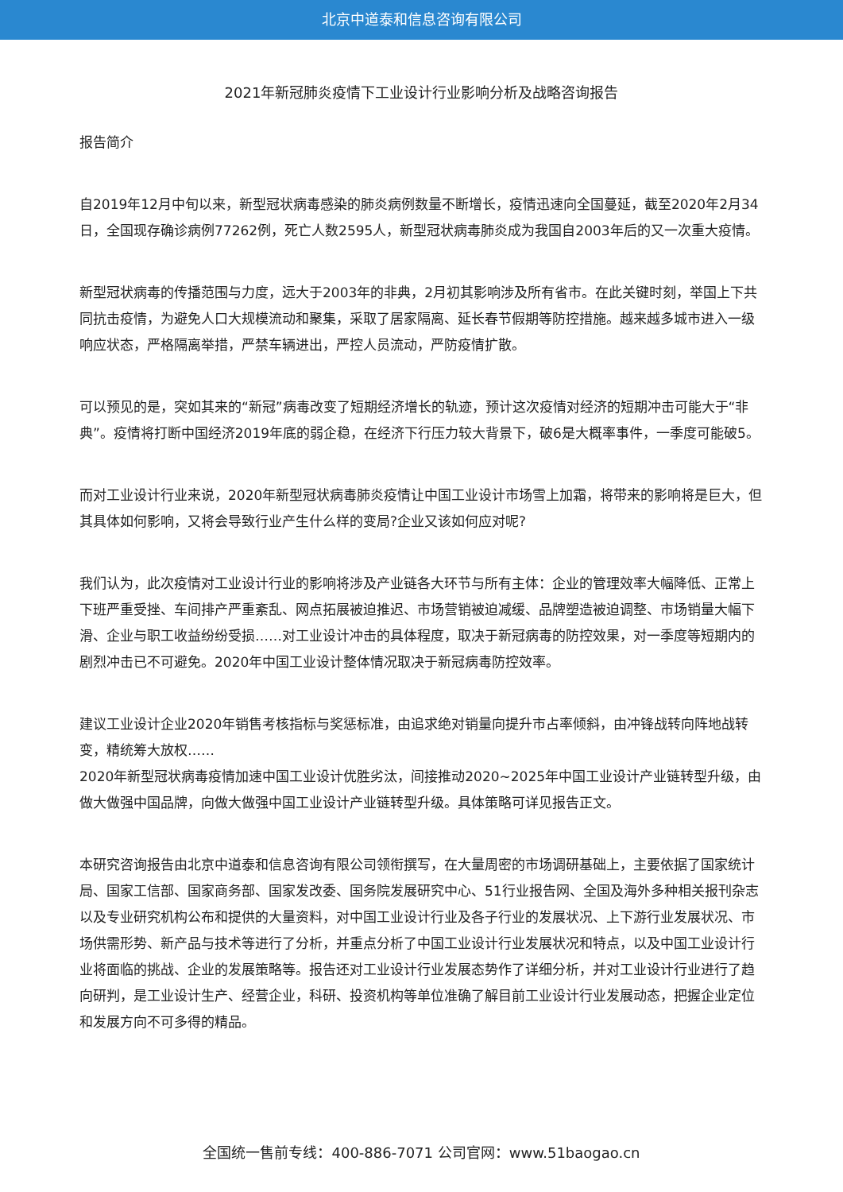北京中道泰和信息咨询有限公司
2021年新冠肺炎疫情下工业设计行业影响分析及战略咨询报告
报告简介
自2019年12月中旬以来，新型冠状病毒感染的肺炎病例数量不断增长，疫情迅速向全国蔓延，截至2020年2月34日，全国现存确诊病例77262例，死亡人数2595人，新型冠状病毒肺炎成为我国自2003年后的又一次重大疫情。
新型冠状病毒的传播范围与力度，远大于2003年的非典，2月初其影响涉及所有省市。在此关键时刻，举国上下共同抗击疫情，为避免人口大规模流动和聚集，采取了居家隔离、延长春节假期等防控措施。越来越多城市进入一级响应状态，严格隔离举措，严禁车辆进出，严控人员流动，严防疫情扩散。
可以预见的是，突如其来的“新冠”病毒改变了短期经济增长的轨迹，预计这次疫情对经济的短期冲击可能大于“非典”。疫情将打断中国经济2019年底的弱企稳，在经济下行压力较大背景下，破6是大概率事件，一季度可能破5。
而对工业设计行业来说，2020年新型冠状病毒肺炎疫情让中国工业设计市场雪上加霜，将带来的影响将是巨大，但其具体如何影响，又将会导致行业产生什么样的变局?企业又该如何应对呢?
我们认为，此次疫情对工业设计行业的影响将涉及产业链各大环节与所有主体：企业的管理效率大幅降低、正常上下班严重受挫、车间排产严重紊乱、网点拓展被迫推迟、市场营销被迫减缓、品牌塑造被迫调整、市场销量大幅下滑、企业与职工收益纷纷受损……对工业设计冲击的具体程度，取决于新冠病毒的防控效果，对一季度等短期内的剧烈冲击已不可避免。2020年中国工业设计整体情况取决于新冠病毒防控效率。
建议工业设计企业2020年销售考核指标与奖惩标准，由追求绝对销量向提升市占率倾斜，由冲锋战转向阵地战转变，精统筹大放权……
2020年新型冠状病毒疫情加速中国工业设计优胜劣汰，间接推动2020~2025年中国工业设计产业链转型升级，由做大做强中国品牌，向做大做强中国工业设计产业链转型升级。具体策略可详见报告正文。
本研究咨询报告由北京中道泰和信息咨询有限公司领衔撰写，在大量周密的市场调研基础上，主要依据了国家统计局、国家工信部、国家商务部、国家发改委、国务院发展研究中心、51行业报告网、全国及海外多种相关报刊杂志以及专业研究机构公布和提供的大量资料，对中国工业设计行业及各子行业的发展状况、上下游行业发展状况、市场供需形势、新产品与技术等进行了分析，并重点分析了中国工业设计行业发展状况和特点，以及中国工业设计行业将面临的挑战、企业的发展策略等。报告还对工业设计行业发展态势作了详细分析，并对工业设计行业进行了趋向研判，是工业设计生产、经营企业，科研、投资机构等单位准确了解目前工业设计行业发展动态，把握企业定位和发展方向不可多得的精品。
全国统一售前专线：400-886-7071 公司官网：www.51baogao.cn